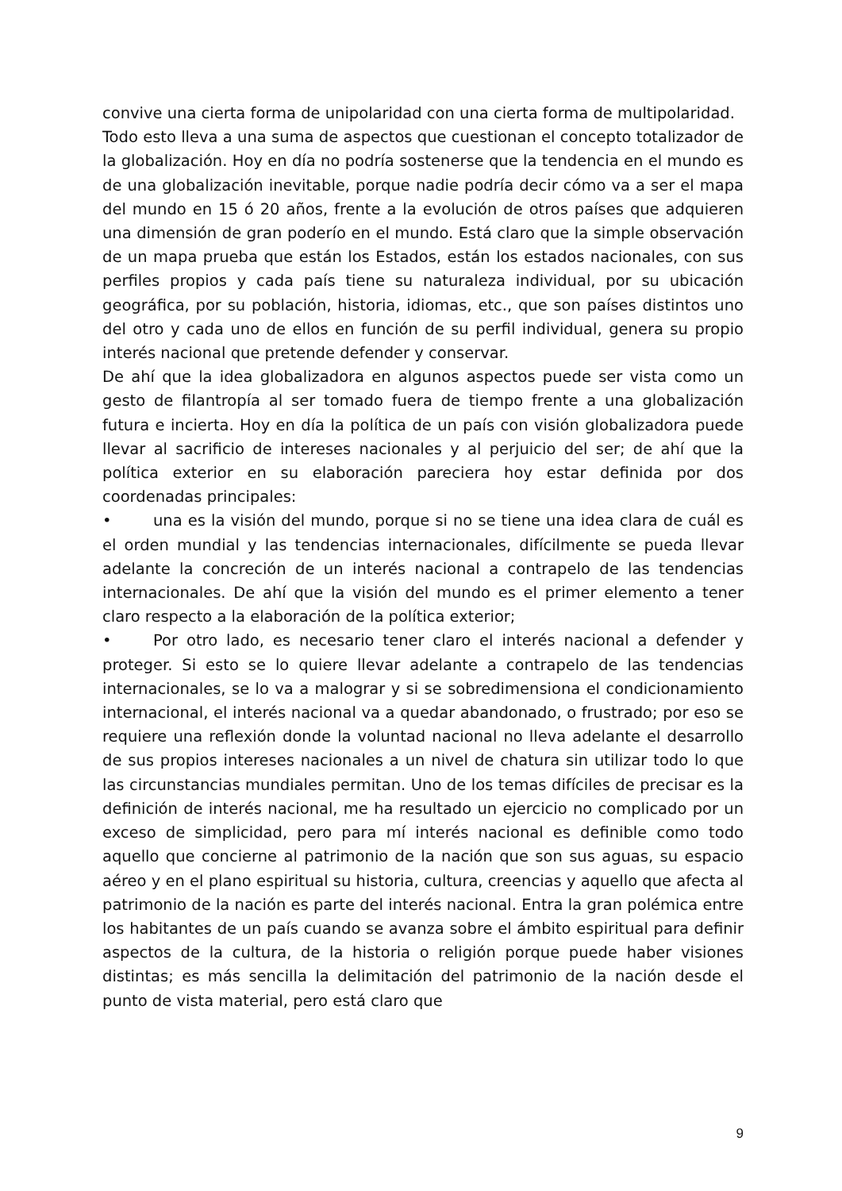convive una cierta forma de unipolaridad con una cierta forma de multipolaridad.
Todo esto lleva a una suma de aspectos que cuestionan el concepto totalizador de la globalización. Hoy en día no podría sostenerse que la tendencia en el mundo es de una globalización inevitable, porque nadie podría decir cómo va a ser el mapa del mundo en 15 ó 20 años, frente a la evolución de otros países que adquieren una dimensión de gran poderío en el mundo. Está claro que la simple observación de un mapa prueba que están los Estados, están los estados nacionales, con sus perfiles propios y cada país tiene su naturaleza individual, por su ubicación geográfica, por su población, historia, idiomas, etc., que son países distintos uno del otro y cada uno de ellos en función de su perfil individual, genera su propio interés nacional que pretende defender y conservar.
De ahí que la idea globalizadora en algunos aspectos puede ser vista como un gesto de filantropía al ser tomado fuera de tiempo frente a una globalización futura e incierta. Hoy en día la política de un país con visión globalizadora puede llevar al sacrificio de intereses nacionales y al perjuicio del ser; de ahí que la política exterior en su elaboración pareciera hoy estar definida por dos coordenadas principales:
• una es la visión del mundo, porque si no se tiene una idea clara de cuál es el orden mundial y las tendencias internacionales, difícilmente se pueda llevar adelante la concreción de un interés nacional a contrapelo de las tendencias internacionales. De ahí que la visión del mundo es el primer elemento a tener claro respecto a la elaboración de la política exterior;
• Por otro lado, es necesario tener claro el interés nacional a defender y proteger. Si esto se lo quiere llevar adelante a contrapelo de las tendencias internacionales, se lo va a malograr y si se sobredimensiona el condicionamiento internacional, el interés nacional va a quedar abandonado, o frustrado; por eso se requiere una reflexión donde la voluntad nacional no lleva adelante el desarrollo de sus propios intereses nacionales a un nivel de chatura sin utilizar todo lo que las circunstancias mundiales permitan. Uno de los temas difíciles de precisar es la definición de interés nacional, me ha resultado un ejercicio no complicado por un exceso de simplicidad, pero para mí interés nacional es definible como todo aquello que concierne al patrimonio de la nación que son sus aguas, su espacio aéreo y en el plano espiritual su historia, cultura, creencias y aquello que afecta al patrimonio de la nación es parte del interés nacional. Entra la gran polémica entre los habitantes de un país cuando se avanza sobre el ámbito espiritual para definir aspectos de la cultura, de la historia o religión porque puede haber visiones distintas; es más sencilla la delimitación del patrimonio de la nación desde el punto de vista material, pero está claro que
9